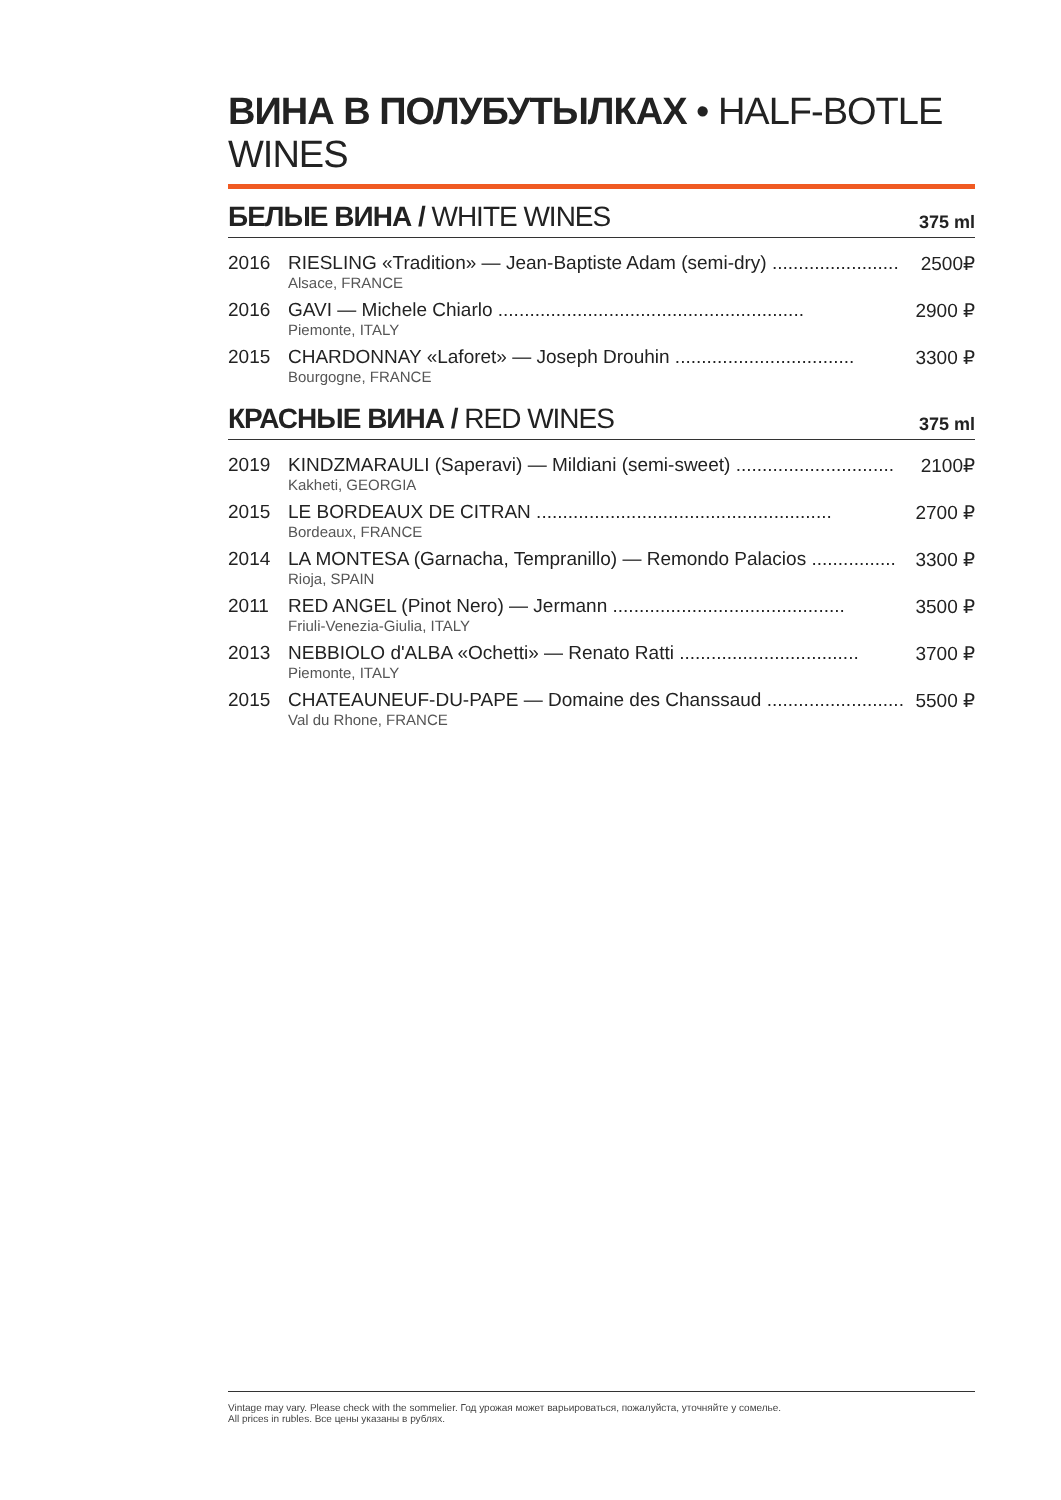ВИНА В ПОЛУБУТЫЛКАХ • HALF-BOTLE WINES
БЕЛЫЕ ВИНА / WHITE WINES
375 ml
| 2016 | RIESLING «Tradition» — Jean-Baptiste Adam (semi-dry) ........................ Alsace, FRANCE | 2500₽ |
| 2016 | GAVI — Michele Chiarlo .......................................................... Piemonte, ITALY | 2900 ₽ |
| 2015 | CHARDONNAY «Laforet» — Joseph Drouhin .................................. Bourgogne, FRANCE | 3300 ₽ |
КРАСНЫЕ ВИНА / RED WINES
375 ml
| 2019 | KINDZMARAULI (Saperavi) — Mildiani (semi-sweet) .............................. Kakheti, GEORGIA | 2100₽ |
| 2015 | LE BORDEAUX DE CITRAN ........................................................ Bordeaux, FRANCE | 2700 ₽ |
| 2014 | LA MONTESA (Garnacha, Tempranillo) — Remondo Palacios ................ Rioja, SPAIN | 3300 ₽ |
| 2011 | RED ANGEL (Pinot Nero) — Jermann ............................................ Friuli-Venezia-Giulia, ITALY | 3500 ₽ |
| 2013 | NEBBIOLO d'ALBA «Ochetti» — Renato Ratti .................................. Piemonte, ITALY | 3700 ₽ |
| 2015 | CHATEAUNEUF-DU-PAPE — Domaine des Chanssaud .......................... Val du Rhone, FRANCE | 5500 ₽ |
Vintage may vary. Please check with the sommelier. Год урожая может варьироваться, пожалуйста, уточняйте у сомелье.
All prices in rubles. Все цены указаны в рублях.